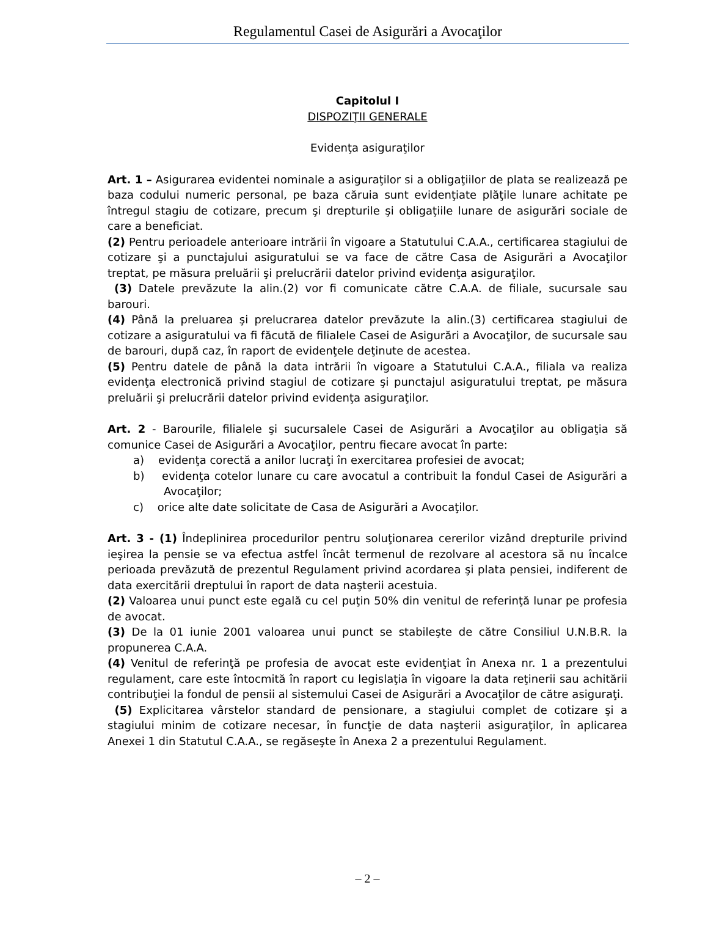Regulamentul Casei de Asigurări a Avocaţilor
Capitolul I
DISPOZIŢII GENERALE
Evidenţa asiguraţilor
Art. 1 – Asigurarea evidentei nominale a asiguraţilor si a obligaţiilor de plata se realizează pe baza codului numeric personal, pe baza căruia sunt evidenţiate plăţile lunare achitate pe întregul stagiu de cotizare, precum şi drepturile şi obligaţiile lunare de asigurări sociale de care a beneficiat.
(2) Pentru perioadele anterioare intrării în vigoare a Statutului C.A.A., certificarea stagiului de cotizare şi a punctajului asiguratului se va face de către Casa de Asigurări a Avocaţilor treptat, pe măsura preluării şi prelucrării datelor privind evidenţa asiguraţilor.
(3) Datele prevăzute la alin.(2) vor fi comunicate către C.A.A. de filiale, sucursale sau barouri.
(4) Până la preluarea şi prelucrarea datelor prevăzute la alin.(3) certificarea stagiului de cotizare a asiguratului va fi făcută de filialele Casei de Asigurări a Avocaţilor, de sucursale sau de barouri, după caz, în raport de evidenţele deţinute de acestea.
(5) Pentru datele de până la data intrării în vigoare a Statutului C.A.A., filiala va realiza evidenţa electronică privind stagiul de cotizare şi punctajul asiguratului treptat, pe măsura preluării şi prelucrării datelor privind evidenţa asiguraţilor.
Art. 2 - Barourile, filialele şi sucursalele Casei de Asigurări a Avocaţilor au obligaţia să comunice Casei de Asigurări a Avocaţilor, pentru fiecare avocat în parte:
a) evidenţa corectă a anilor lucraţi în exercitarea profesiei de avocat;
b) evidenţa cotelor lunare cu care avocatul a contribuit la fondul Casei de Asigurări a Avocaţilor;
c) orice alte date solicitate de Casa de Asigurări a Avocaţilor.
Art. 3 - (1) Îndeplinirea procedurilor pentru soluţionarea cererilor vizând drepturile privind ieşirea la pensie se va efectua astfel încât termenul de rezolvare al acestora să nu încalce perioada prevăzută de prezentul Regulament privind acordarea şi plata pensiei, indiferent de data exercitării dreptului în raport de data naşterii acestuia.
(2) Valoarea unui punct este egală cu cel puţin 50% din venitul de referinţă lunar pe profesia de avocat.
(3) De la 01 iunie 2001 valoarea unui punct se stabileşte de către Consiliul U.N.B.R. la propunerea C.A.A.
(4) Venitul de referinţă pe profesia de avocat este evidenţiat în Anexa nr. 1 a prezentului regulament, care este întocmită în raport cu legislaţia în vigoare la data reţinerii sau achitării contribuţiei la fondul de pensii al sistemului Casei de Asigurări a Avocaţilor de către asiguraţi.
(5) Explicitarea vârstelor standard de pensionare, a stagiului complet de cotizare şi a stagiului minim de cotizare necesar, în funcţie de data naşterii asiguraţilor, în aplicarea Anexei 1 din Statutul C.A.A., se regăseşte în Anexa 2 a prezentului Regulament.
– 2 –